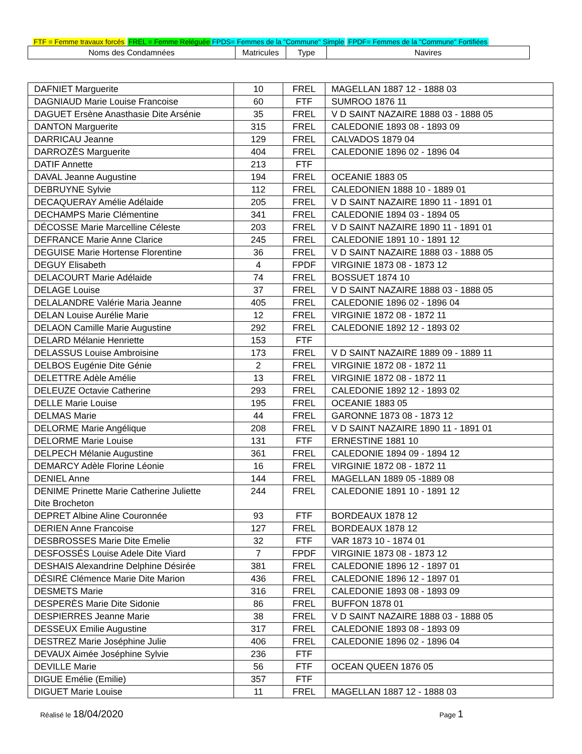FTF = Femme travaux forcés FREL = Femme Reléguée FPDS= Femmes de la "Commune" Simple FPDF= Femmes de la "Commune" Fortifiées
| Noms des Condamnées | Matricules | Type | Navires |
| --- | --- | --- | --- |
| DAFNIET Marguerite | 10 | FREL | MAGELLAN 1887 12 - 1888 03 |
| DAGNIAUD Marie Louise Francoise | 60 | FTF | SUMROO 1876 11 |
| DAGUET Ersène Anasthasie Dite Arsénie | 35 | FREL | V D SAINT NAZAIRE 1888 03 - 1888 05 |
| DANTON Marguerite | 315 | FREL | CALEDONIE 1893 08 - 1893 09 |
| DARRICAU Jeanne | 129 | FREL | CALVADOS 1879 04 |
| DARROZÈS Marguerite | 404 | FREL | CALEDONIE 1896 02 - 1896 04 |
| DATIF Annette | 213 | FTF | |
| DAVAL Jeanne Augustine | 194 | FREL | OCEANIE 1883 05 |
| DEBRUYNE Sylvie | 112 | FREL | CALEDONIEN 1888 10 - 1889 01 |
| DECAQUERAY Amélie Adélaide | 205 | FREL | V D SAINT NAZAIRE 1890 11 - 1891 01 |
| DECHAMPS Marie Clémentine | 341 | FREL | CALEDONIE 1894 03 - 1894 05 |
| DÉCOSSE Marie Marcelline Céleste | 203 | FREL | V D SAINT NAZAIRE 1890 11 - 1891 01 |
| DEFRANCE Marie Anne Clarice | 245 | FREL | CALEDONIE 1891 10 - 1891 12 |
| DEGUISE Marie Hortense Florentine | 36 | FREL | V D SAINT NAZAIRE 1888 03 - 1888 05 |
| DEGUY Elisabeth | 4 | FPDF | VIRGINIE 1873 08 - 1873 12 |
| DELACOURT Marie Adélaide | 74 | FREL | BOSSUET 1874 10 |
| DELAGE Louise | 37 | FREL | V D SAINT NAZAIRE 1888 03 - 1888 05 |
| DELALANDRE Valérie Maria Jeanne | 405 | FREL | CALEDONIE 1896 02 - 1896 04 |
| DELAN Louise Aurélie Marie | 12 | FREL | VIRGINIE 1872 08 - 1872 11 |
| DELAON Camille Marie Augustine | 292 | FREL | CALEDONIE 1892 12 - 1893 02 |
| DELARD Mélanie Henriette | 153 | FTF | |
| DELASSUS Louise Ambroisine | 173 | FREL | V D SAINT NAZAIRE 1889 09 - 1889 11 |
| DELBOS Eugénie Dite Génie | 2 | FREL | VIRGINIE 1872 08 - 1872 11 |
| DELETTRE Adèle Amélie | 13 | FREL | VIRGINIE 1872 08 - 1872 11 |
| DELEUZE Octavie Catherine | 293 | FREL | CALEDONIE 1892 12 - 1893 02 |
| DELLE Marie Louise | 195 | FREL | OCEANIE 1883 05 |
| DELMAS Marie | 44 | FREL | GARONNE 1873 08 - 1873 12 |
| DELORME Marie Angélique | 208 | FREL | V D SAINT NAZAIRE 1890 11 - 1891 01 |
| DELORME Marie Louise | 131 | FTF | ERNESTINE 1881 10 |
| DELPECH Mélanie Augustine | 361 | FREL | CALEDONIE 1894 09 - 1894 12 |
| DEMARCY Adèle Florine Léonie | 16 | FREL | VIRGINIE 1872 08 - 1872 11 |
| DENIEL Anne | 144 | FREL | MAGELLAN 1889 05 -1889 08 |
| DENIME Prinette Marie Catherine Juliette Dite Brocheton | 244 | FREL | CALEDONIE 1891 10 - 1891 12 |
| DEPRET Albine Aline Couronnée | 93 | FTF | BORDEAUX 1878 12 |
| DERIEN Anne Francoise | 127 | FREL | BORDEAUX 1878 12 |
| DESBROSSES Marie Dite Emelie | 32 | FTF | VAR 1873 10 - 1874 01 |
| DESFOSSÉS Louise Adele Dite Viard | 7 | FPDF | VIRGINIE 1873 08 - 1873 12 |
| DESHAIS Alexandrine Delphine Désirée | 381 | FREL | CALEDONIE 1896 12 - 1897 01 |
| DÉSIRÉ Clémence Marie Dite Marion | 436 | FREL | CALEDONIE 1896 12 - 1897 01 |
| DESMETS Marie | 316 | FREL | CALEDONIE 1893 08 - 1893 09 |
| DESPERÈS Marie Dite Sidonie | 86 | FREL | BUFFON 1878 01 |
| DESPIERRES Jeanne Marie | 38 | FREL | V D SAINT NAZAIRE 1888 03 - 1888 05 |
| DESSEUX Emilie Augustine | 317 | FREL | CALEDONIE 1893 08 - 1893 09 |
| DESTREZ Marie Joséphine Julie | 406 | FREL | CALEDONIE 1896 02 - 1896 04 |
| DEVAUX Aimée Joséphine Sylvie | 236 | FTF | |
| DEVILLE Marie | 56 | FTF | OCEAN QUEEN 1876 05 |
| DIGUE Emélie (Emilie) | 357 | FTF | |
| DIGUET Marie Louise | 11 | FREL | MAGELLAN 1887 12 - 1888 03 |
Réalisé le 18/04/2020
Page 1